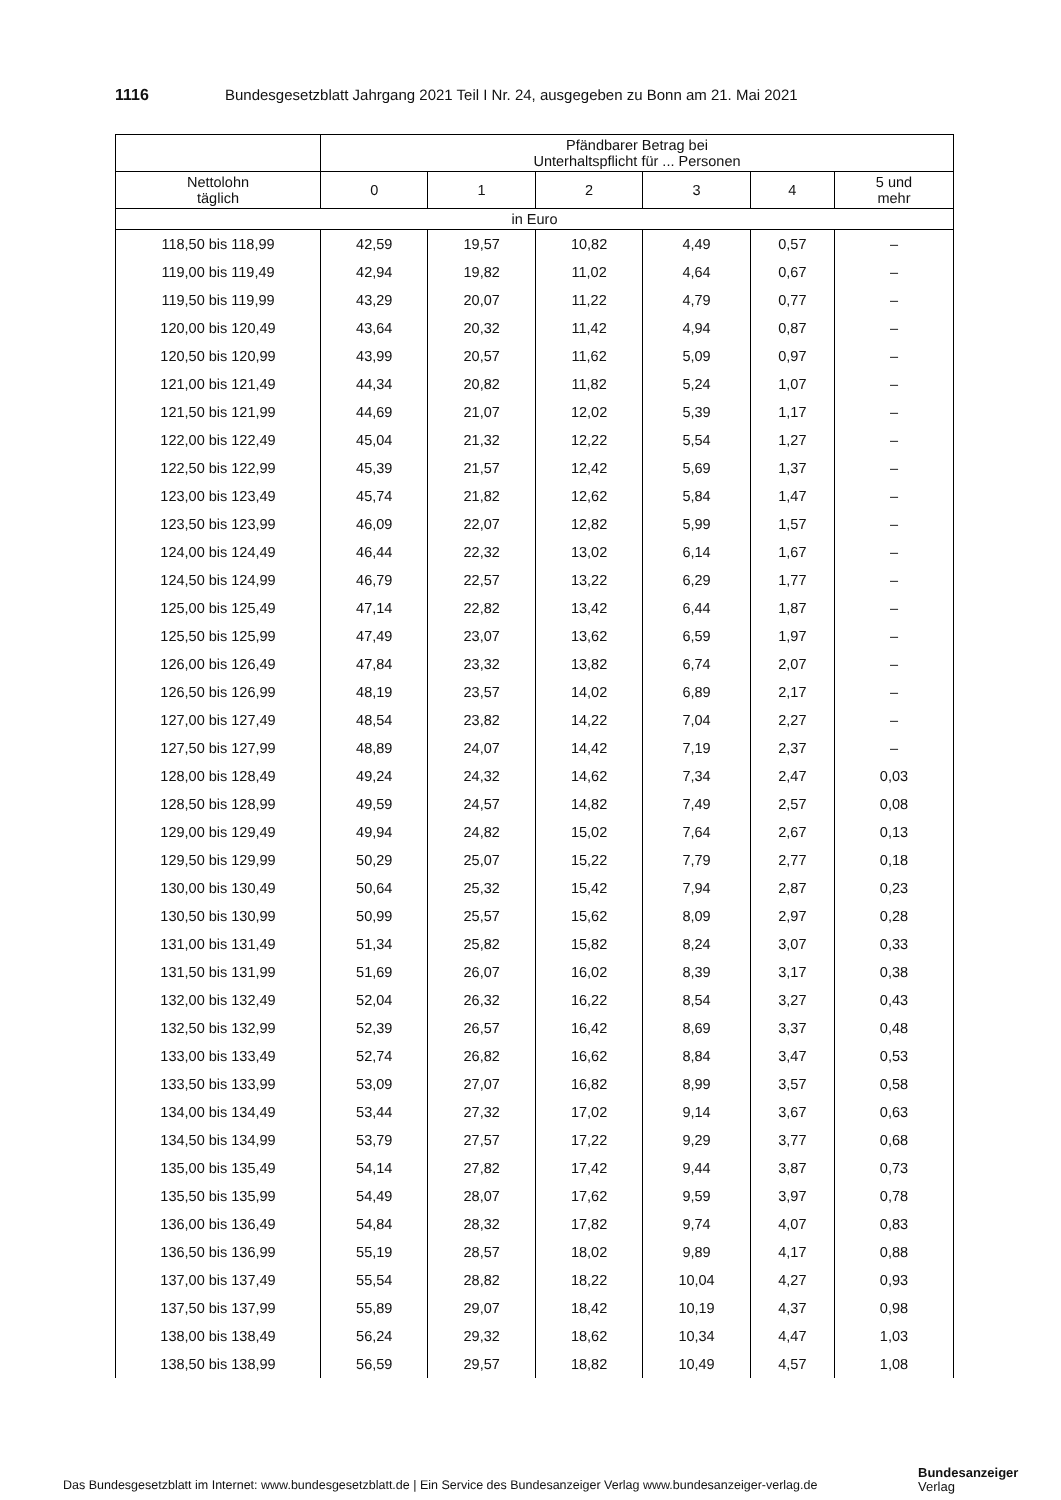1116 Bundesgesetzblatt Jahrgang 2021 Teil I Nr. 24, ausgegeben zu Bonn am 21. Mai 2021
| | Pfändbarer Betrag bei Unterhaltspflicht für ... Personen | | | | | |
| --- | --- | --- | --- | --- | --- | --- |
| Nettolohn täglich | 0 | 1 | 2 | 3 | 4 | 5 und mehr |
| in Euro | | | | | | |
| 118,50 bis 118,99 | 42,59 | 19,57 | 10,82 | 4,49 | 0,57 | – |
| 119,00 bis 119,49 | 42,94 | 19,82 | 11,02 | 4,64 | 0,67 | – |
| 119,50 bis 119,99 | 43,29 | 20,07 | 11,22 | 4,79 | 0,77 | – |
| 120,00 bis 120,49 | 43,64 | 20,32 | 11,42 | 4,94 | 0,87 | – |
| 120,50 bis 120,99 | 43,99 | 20,57 | 11,62 | 5,09 | 0,97 | – |
| 121,00 bis 121,49 | 44,34 | 20,82 | 11,82 | 5,24 | 1,07 | – |
| 121,50 bis 121,99 | 44,69 | 21,07 | 12,02 | 5,39 | 1,17 | – |
| 122,00 bis 122,49 | 45,04 | 21,32 | 12,22 | 5,54 | 1,27 | – |
| 122,50 bis 122,99 | 45,39 | 21,57 | 12,42 | 5,69 | 1,37 | – |
| 123,00 bis 123,49 | 45,74 | 21,82 | 12,62 | 5,84 | 1,47 | – |
| 123,50 bis 123,99 | 46,09 | 22,07 | 12,82 | 5,99 | 1,57 | – |
| 124,00 bis 124,49 | 46,44 | 22,32 | 13,02 | 6,14 | 1,67 | – |
| 124,50 bis 124,99 | 46,79 | 22,57 | 13,22 | 6,29 | 1,77 | – |
| 125,00 bis 125,49 | 47,14 | 22,82 | 13,42 | 6,44 | 1,87 | – |
| 125,50 bis 125,99 | 47,49 | 23,07 | 13,62 | 6,59 | 1,97 | – |
| 126,00 bis 126,49 | 47,84 | 23,32 | 13,82 | 6,74 | 2,07 | – |
| 126,50 bis 126,99 | 48,19 | 23,57 | 14,02 | 6,89 | 2,17 | – |
| 127,00 bis 127,49 | 48,54 | 23,82 | 14,22 | 7,04 | 2,27 | – |
| 127,50 bis 127,99 | 48,89 | 24,07 | 14,42 | 7,19 | 2,37 | – |
| 128,00 bis 128,49 | 49,24 | 24,32 | 14,62 | 7,34 | 2,47 | 0,03 |
| 128,50 bis 128,99 | 49,59 | 24,57 | 14,82 | 7,49 | 2,57 | 0,08 |
| 129,00 bis 129,49 | 49,94 | 24,82 | 15,02 | 7,64 | 2,67 | 0,13 |
| 129,50 bis 129,99 | 50,29 | 25,07 | 15,22 | 7,79 | 2,77 | 0,18 |
| 130,00 bis 130,49 | 50,64 | 25,32 | 15,42 | 7,94 | 2,87 | 0,23 |
| 130,50 bis 130,99 | 50,99 | 25,57 | 15,62 | 8,09 | 2,97 | 0,28 |
| 131,00 bis 131,49 | 51,34 | 25,82 | 15,82 | 8,24 | 3,07 | 0,33 |
| 131,50 bis 131,99 | 51,69 | 26,07 | 16,02 | 8,39 | 3,17 | 0,38 |
| 132,00 bis 132,49 | 52,04 | 26,32 | 16,22 | 8,54 | 3,27 | 0,43 |
| 132,50 bis 132,99 | 52,39 | 26,57 | 16,42 | 8,69 | 3,37 | 0,48 |
| 133,00 bis 133,49 | 52,74 | 26,82 | 16,62 | 8,84 | 3,47 | 0,53 |
| 133,50 bis 133,99 | 53,09 | 27,07 | 16,82 | 8,99 | 3,57 | 0,58 |
| 134,00 bis 134,49 | 53,44 | 27,32 | 17,02 | 9,14 | 3,67 | 0,63 |
| 134,50 bis 134,99 | 53,79 | 27,57 | 17,22 | 9,29 | 3,77 | 0,68 |
| 135,00 bis 135,49 | 54,14 | 27,82 | 17,42 | 9,44 | 3,87 | 0,73 |
| 135,50 bis 135,99 | 54,49 | 28,07 | 17,62 | 9,59 | 3,97 | 0,78 |
| 136,00 bis 136,49 | 54,84 | 28,32 | 17,82 | 9,74 | 4,07 | 0,83 |
| 136,50 bis 136,99 | 55,19 | 28,57 | 18,02 | 9,89 | 4,17 | 0,88 |
| 137,00 bis 137,49 | 55,54 | 28,82 | 18,22 | 10,04 | 4,27 | 0,93 |
| 137,50 bis 137,99 | 55,89 | 29,07 | 18,42 | 10,19 | 4,37 | 0,98 |
| 138,00 bis 138,49 | 56,24 | 29,32 | 18,62 | 10,34 | 4,47 | 1,03 |
| 138,50 bis 138,99 | 56,59 | 29,57 | 18,82 | 10,49 | 4,57 | 1,08 |
Das Bundesgesetzblatt im Internet: www.bundesgesetzblatt.de | Ein Service des Bundesanzeiger Verlag www.bundesanzeiger-verlag.de
Bundesanzeiger
Verlag